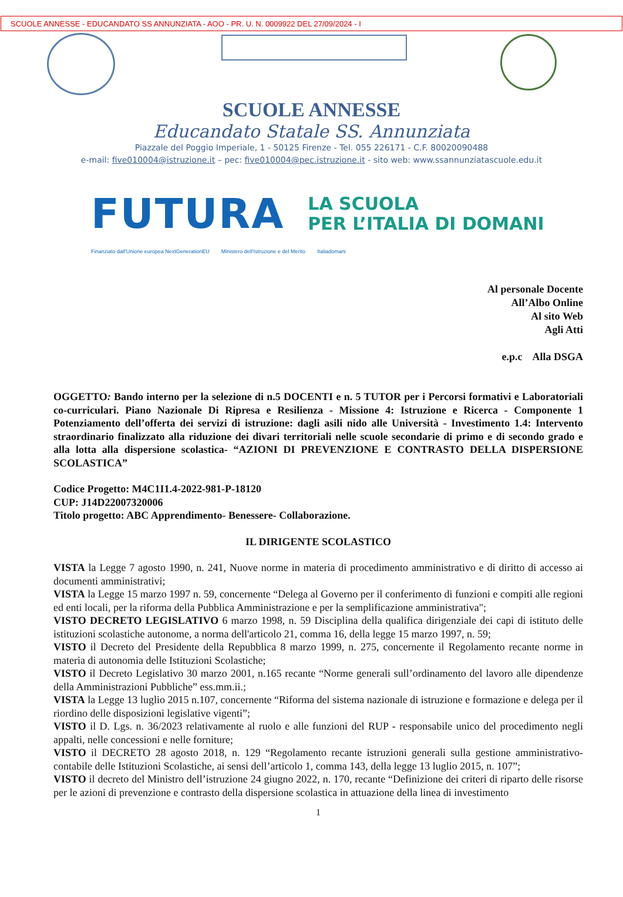SCUOLE ANNESSE - EDUCANDATO SS ANNUNZIATA - AOO - PR. U. N. 0009922 DEL 27/09/2024 - I
SCUOLE ANNESSE
Educandato Statale SS. Annunziata
Piazzale del Poggio Imperiale, 1 - 50125 Firenze - Tel. 055 226171 - C.F. 80020090488
e-mail: five010004@istruzione.it – pec: five010004@pec.istruzione.it - sito web: www.ssannunziatascuole.edu.it
FUTURA
LA SCUOLA
PER L’ITALIA DI DOMANI
Finanziato dall'Unione europea NextGenerationEU Ministero dell'Istruzione e del Merito Italiadomani
Al personale Docente
All’Albo Online
Al sito Web
Agli Atti
e.p.c Alla DSGA
OGGETTO: Bando interno per la selezione di n.5 DOCENTI e n. 5 TUTOR per i Percorsi formativi e Laboratoriali co-curriculari. Piano Nazionale Di Ripresa e Resilienza - Missione 4: Istruzione e Ricerca - Componente 1 Potenziamento dell’offerta dei servizi di istruzione: dagli asili nido alle Università - Investimento 1.4: Intervento straordinario finalizzato alla riduzione dei divari territoriali nelle scuole secondarie di primo e di secondo grado e alla lotta alla dispersione scolastica- “AZIONI DI PREVENZIONE E CONTRASTO DELLA DISPERSIONE SCOLASTICA”
Codice Progetto: M4C1I1.4-2022-981-P-18120
CUP: J14D22007320006
Titolo progetto: ABC Apprendimento- Benessere- Collaborazione.
IL DIRIGENTE SCOLASTICO
VISTA la Legge 7 agosto 1990, n. 241, Nuove norme in materia di procedimento amministrativo e di diritto di accesso ai documenti amministrativi;
VISTA la Legge 15 marzo 1997 n. 59, concernente “Delega al Governo per il conferimento di funzioni e compiti alle regioni ed enti locali, per la riforma della Pubblica Amministrazione e per la semplificazione amministrativa";
VISTO DECRETO LEGISLATIVO 6 marzo 1998, n. 59 Disciplina della qualifica dirigenziale dei capi di istituto delle istituzioni scolastiche autonome, a norma dell'articolo 21, comma 16, della legge 15 marzo 1997, n. 59;
VISTO il Decreto del Presidente della Repubblica 8 marzo 1999, n. 275, concernente il Regolamento recante norme in materia di autonomia delle Istituzioni Scolastiche;
VISTO il Decreto Legislativo 30 marzo 2001, n.165 recante “Norme generali sull’ordinamento del lavoro alle dipendenze della Amministrazioni Pubbliche” ess.mm.ii.;
VISTA la Legge 13 luglio 2015 n.107, concernente “Riforma del sistema nazionale di istruzione e formazione e delega per il riordino delle disposizioni legislative vigenti”;
VISTO il D. Lgs. n. 36/2023 relativamente al ruolo e alle funzioni del RUP - responsabile unico del procedimento negli appalti, nelle concessioni e nelle forniture;
VISTO il DECRETO 28 agosto 2018, n. 129 “Regolamento recante istruzioni generali sulla gestione amministrativo-contabile delle Istituzioni Scolastiche, ai sensi dell’articolo 1, comma 143, della legge 13 luglio 2015, n. 107”;
VISTO il decreto del Ministro dell’istruzione 24 giugno 2022, n. 170, recante “Definizione dei criteri di riparto delle risorse per le azioni di prevenzione e contrasto della dispersione scolastica in attuazione della linea di investimento
1